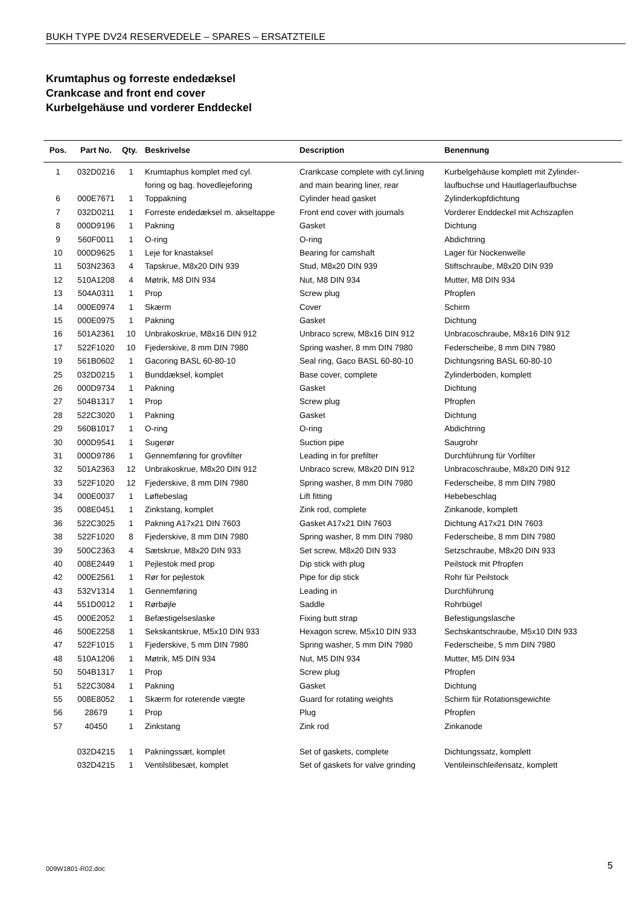BUKH TYPE DV24 RESERVEDELE – SPARES – ERSATZTEILE
Krumtaphus og forreste endedæksel
Crankcase and front end cover
Kurbelgehäuse und vorderer Enddeckel
| Pos. | Part No. | Qty. | Beskrivelse | Description | Benennung |
| --- | --- | --- | --- | --- | --- |
| 1 | 032D0216 | 1 | Krumtaphus komplet med cyl. | Crankcase complete with cyl.lining | Kurbelgehäuse komplett mit Zylinder- |
| | | | foring og bag. hovedlejeforing | and main bearing liner, rear | laufbuchse und Hautlagerlaufbuchse |
| 6 | 000E7671 | 1 | Toppakning | Cylinder head gasket | Zylinderkopfdichtung |
| 7 | 032D0211 | 1 | Forreste endedæksel m. akseltappe | Front end cover with journals | Vorderer Enddeckel mit Achszapfen |
| 8 | 000D9196 | 1 | Pakning | Gasket | Dichtung |
| 9 | 560F0011 | 1 | O-ring | O-ring | Abdichtring |
| 10 | 000D9625 | 1 | Leje for knastaksel | Bearing for camshaft | Lager für Nockenwelle |
| 11 | 503N2363 | 4 | Tapskrue, M8x20 DIN 939 | Stud, M8x20 DIN 939 | Stiftschraube, M8x20 DIN 939 |
| 12 | 510A1208 | 4 | Møtrik, M8 DIN 934 | Nut, M8 DIN 934 | Mutter, M8 DIN 934 |
| 13 | 504A0311 | 1 | Prop | Screw plug | Pfropfen |
| 14 | 000E0974 | 1 | Skærm | Cover | Schirm |
| 15 | 000E0975 | 1 | Pakning | Gasket | Dichtung |
| 16 | 501A2361 | 10 | Unbrakoskrue, M8x16 DIN 912 | Unbraco screw, M8x16 DIN 912 | Unbracoschraube, M8x16 DIN 912 |
| 17 | 522F1020 | 10 | Fjederskive, 8 mm DIN 7980 | Spring washer, 8 mm DIN 7980 | Federscheibe, 8 mm DIN 7980 |
| 19 | 561B0602 | 1 | Gacoring BASL 60-80-10 | Seal ring, Gaco BASL 60-80-10 | Dichtungsring BASL 60-80-10 |
| 25 | 032D0215 | 1 | Bunddæksel, komplet | Base cover, complete | Zylinderboden, komplett |
| 26 | 000D9734 | 1 | Pakning | Gasket | Dichtung |
| 27 | 504B1317 | 1 | Prop | Screw plug | Pfropfen |
| 28 | 522C3020 | 1 | Pakning | Gasket | Dichtung |
| 29 | 560B1017 | 1 | O-ring | O-ring | Abdichtring |
| 30 | 000D9541 | 1 | Sugerør | Suction pipe | Saugrohr |
| 31 | 000D9786 | 1 | Gennemføring for grovfilter | Leading in for prefilter | Durchführung für Vorfilter |
| 32 | 501A2363 | 12 | Unbrakoskrue, M8x20 DIN 912 | Unbraco screw, M8x20 DIN 912 | Unbracoschraube, M8x20 DIN 912 |
| 33 | 522F1020 | 12 | Fjederskive, 8 mm DIN 7980 | Spring washer, 8 mm DIN 7980 | Federscheibe, 8 mm DIN 7980 |
| 34 | 000E0037 | 1 | Løftebeslag | Lift fitting | Hebebeschlag |
| 35 | 008E0451 | 1 | Zinkstang, komplet | Zink rod, complete | Zinkanode, komplett |
| 36 | 522C3025 | 1 | Pakning A17x21 DIN 7603 | Gasket A17x21 DIN 7603 | Dichtung A17x21 DIN 7603 |
| 38 | 522F1020 | 8 | Fjederskive, 8 mm DIN 7980 | Spring washer, 8 mm DIN 7980 | Federscheibe, 8 mm DIN 7980 |
| 39 | 500C2363 | 4 | Sætskrue, M8x20 DIN 933 | Set screw, M8x20 DIN 933 | Setzschraube, M8x20 DIN 933 |
| 40 | 008E2449 | 1 | Pejlestok med prop | Dip stick with plug | Peilstock mit Pfropfen |
| 42 | 000E2561 | 1 | Rør for pejlestok | Pipe for dip stick | Rohr für Peilstock |
| 43 | 532V1314 | 1 | Gennemføring | Leading in | Durchführung |
| 44 | 551D0012 | 1 | Rørbøjle | Saddle | Rohrbügel |
| 45 | 000E2052 | 1 | Befæstigelseslaske | Fixing butt strap | Befestigungslasche |
| 46 | 500E2258 | 1 | Sekskantskrue, M5x10 DIN 933 | Hexagon screw, M5x10 DIN 933 | Sechskantschraube, M5x10 DIN 933 |
| 47 | 522F1015 | 1 | Fjederskive, 5 mm DIN 7980 | Spring washer, 5 mm DIN 7980 | Federscheibe, 5 mm DIN 7980 |
| 48 | 510A1206 | 1 | Møtrik, M5 DIN 934 | Nut, M5 DIN 934 | Mutter, M5 DIN 934 |
| 50 | 504B1317 | 1 | Prop | Screw plug | Pfropfen |
| 51 | 522C3084 | 1 | Pakning | Gasket | Dichtung |
| 55 | 008E8052 | 1 | Skærm for roterende vægte | Guard for rotating weights | Schirm für Rotationsgewichte |
| 56 | 28679 | 1 | Prop | Plug | Pfropfen |
| 57 | 40450 | 1 | Zinkstang | Zink rod | Zinkanode |
| | 032D4215 | 1 | Pakningssæt, komplet | Set of gaskets, complete | Dichtungssatz, komplett |
| | 032D4215 | 1 | Ventilslibesæt, komplet | Set of gaskets for valve grinding | Ventileinschleifensatz, komplett |
009W1801-R02.doc 5